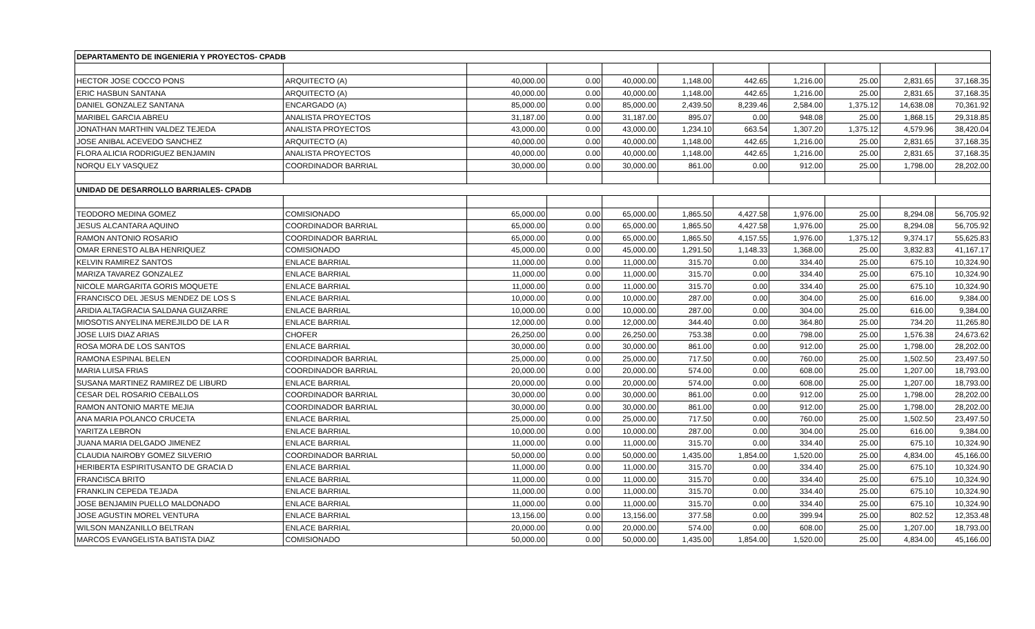| DEPARTAMENTO DE INGENIERIA Y PROYECTOS- CPADB | | | | | | | | | | |
| HECTOR JOSE COCCO PONS | ARQUITECTO (A) | 40,000.00 | 0.00 | 40,000.00 | 1,148.00 | 442.65 | 1,216.00 | 25.00 | 2,831.65 | 37,168.35 |
| ERIC HASBUN SANTANA | ARQUITECTO (A) | 40,000.00 | 0.00 | 40,000.00 | 1,148.00 | 442.65 | 1,216.00 | 25.00 | 2,831.65 | 37,168.35 |
| DANIEL GONZALEZ SANTANA | ENCARGADO (A) | 85,000.00 | 0.00 | 85,000.00 | 2,439.50 | 8,239.46 | 2,584.00 | 1,375.12 | 14,638.08 | 70,361.92 |
| MARIBEL GARCIA ABREU | ANALISTA PROYECTOS | 31,187.00 | 0.00 | 31,187.00 | 895.07 | 0.00 | 948.08 | 25.00 | 1,868.15 | 29,318.85 |
| JONATHAN MARTHIN VALDEZ TEJEDA | ANALISTA PROYECTOS | 43,000.00 | 0.00 | 43,000.00 | 1,234.10 | 663.54 | 1,307.20 | 1,375.12 | 4,579.96 | 38,420.04 |
| JOSE ANIBAL ACEVEDO SANCHEZ | ARQUITECTO (A) | 40,000.00 | 0.00 | 40,000.00 | 1,148.00 | 442.65 | 1,216.00 | 25.00 | 2,831.65 | 37,168.35 |
| FLORA ALICIA RODRIGUEZ BENJAMIN | ANALISTA PROYECTOS | 40,000.00 | 0.00 | 40,000.00 | 1,148.00 | 442.65 | 1,216.00 | 25.00 | 2,831.65 | 37,168.35 |
| NORQU ELY VASQUEZ | COORDINADOR BARRIAL | 30,000.00 | 0.00 | 30,000.00 | 861.00 | 0.00 | 912.00 | 25.00 | 1,798.00 | 28,202.00 |
| UNIDAD DE DESARROLLO BARRIALES- CPADB | | | | | | | | | | |
| TEODORO MEDINA GOMEZ | COMISIONADO | 65,000.00 | 0.00 | 65,000.00 | 1,865.50 | 4,427.58 | 1,976.00 | 25.00 | 8,294.08 | 56,705.92 |
| JESUS ALCANTARA AQUINO | COORDINADOR BARRIAL | 65,000.00 | 0.00 | 65,000.00 | 1,865.50 | 4,427.58 | 1,976.00 | 25.00 | 8,294.08 | 56,705.92 |
| RAMON ANTONIO ROSARIO | COORDINADOR BARRIAL | 65,000.00 | 0.00 | 65,000.00 | 1,865.50 | 4,157.55 | 1,976.00 | 1,375.12 | 9,374.17 | 55,625.83 |
| OMAR ERNESTO ALBA HENRIQUEZ | COMISIONADO | 45,000.00 | 0.00 | 45,000.00 | 1,291.50 | 1,148.33 | 1,368.00 | 25.00 | 3,832.83 | 41,167.17 |
| KELVIN RAMIREZ SANTOS | ENLACE BARRIAL | 11,000.00 | 0.00 | 11,000.00 | 315.70 | 0.00 | 334.40 | 25.00 | 675.10 | 10,324.90 |
| MARIZA TAVAREZ GONZALEZ | ENLACE BARRIAL | 11,000.00 | 0.00 | 11,000.00 | 315.70 | 0.00 | 334.40 | 25.00 | 675.10 | 10,324.90 |
| NICOLE MARGARITA GORIS MOQUETE | ENLACE BARRIAL | 11,000.00 | 0.00 | 11,000.00 | 315.70 | 0.00 | 334.40 | 25.00 | 675.10 | 10,324.90 |
| FRANCISCO DEL JESUS MENDEZ DE LOS S | ENLACE BARRIAL | 10,000.00 | 0.00 | 10,000.00 | 287.00 | 0.00 | 304.00 | 25.00 | 616.00 | 9,384.00 |
| ARIDIA ALTAGRACIA SALDANA GUIZARRE | ENLACE BARRIAL | 10,000.00 | 0.00 | 10,000.00 | 287.00 | 0.00 | 304.00 | 25.00 | 616.00 | 9,384.00 |
| MIOSOTIS ANYELINA MEREJILDO DE LA R | ENLACE BARRIAL | 12,000.00 | 0.00 | 12,000.00 | 344.40 | 0.00 | 364.80 | 25.00 | 734.20 | 11,265.80 |
| JOSE LUIS DIAZ ARIAS | CHOFER | 26,250.00 | 0.00 | 26,250.00 | 753.38 | 0.00 | 798.00 | 25.00 | 1,576.38 | 24,673.62 |
| ROSA MORA DE LOS SANTOS | ENLACE BARRIAL | 30,000.00 | 0.00 | 30,000.00 | 861.00 | 0.00 | 912.00 | 25.00 | 1,798.00 | 28,202.00 |
| RAMONA ESPINAL BELEN | COORDINADOR BARRIAL | 25,000.00 | 0.00 | 25,000.00 | 717.50 | 0.00 | 760.00 | 25.00 | 1,502.50 | 23,497.50 |
| MARIA LUISA FRIAS | COORDINADOR BARRIAL | 20,000.00 | 0.00 | 20,000.00 | 574.00 | 0.00 | 608.00 | 25.00 | 1,207.00 | 18,793.00 |
| SUSANA MARTINEZ RAMIREZ DE LIBURD | ENLACE BARRIAL | 20,000.00 | 0.00 | 20,000.00 | 574.00 | 0.00 | 608.00 | 25.00 | 1,207.00 | 18,793.00 |
| CESAR DEL ROSARIO CEBALLOS | COORDINADOR BARRIAL | 30,000.00 | 0.00 | 30,000.00 | 861.00 | 0.00 | 912.00 | 25.00 | 1,798.00 | 28,202.00 |
| RAMON ANTONIO MARTE MEJIA | COORDINADOR BARRIAL | 30,000.00 | 0.00 | 30,000.00 | 861.00 | 0.00 | 912.00 | 25.00 | 1,798.00 | 28,202.00 |
| ANA MARIA POLANCO CRUCETA | ENLACE BARRIAL | 25,000.00 | 0.00 | 25,000.00 | 717.50 | 0.00 | 760.00 | 25.00 | 1,502.50 | 23,497.50 |
| YARITZA LEBRON | ENLACE BARRIAL | 10,000.00 | 0.00 | 10,000.00 | 287.00 | 0.00 | 304.00 | 25.00 | 616.00 | 9,384.00 |
| JUANA MARIA DELGADO JIMENEZ | ENLACE BARRIAL | 11,000.00 | 0.00 | 11,000.00 | 315.70 | 0.00 | 334.40 | 25.00 | 675.10 | 10,324.90 |
| CLAUDIA NAIROBY GOMEZ SILVERIO | COORDINADOR BARRIAL | 50,000.00 | 0.00 | 50,000.00 | 1,435.00 | 1,854.00 | 1,520.00 | 25.00 | 4,834.00 | 45,166.00 |
| HERIBERTA ESPIRITUSANTO DE GRACIA D | ENLACE BARRIAL | 11,000.00 | 0.00 | 11,000.00 | 315.70 | 0.00 | 334.40 | 25.00 | 675.10 | 10,324.90 |
| FRANCISCA BRITO | ENLACE BARRIAL | 11,000.00 | 0.00 | 11,000.00 | 315.70 | 0.00 | 334.40 | 25.00 | 675.10 | 10,324.90 |
| FRANKLIN CEPEDA TEJADA | ENLACE BARRIAL | 11,000.00 | 0.00 | 11,000.00 | 315.70 | 0.00 | 334.40 | 25.00 | 675.10 | 10,324.90 |
| JOSE BENJAMIN PUELLO MALDONADO | ENLACE BARRIAL | 11,000.00 | 0.00 | 11,000.00 | 315.70 | 0.00 | 334.40 | 25.00 | 675.10 | 10,324.90 |
| JOSE AGUSTIN MOREL VENTURA | ENLACE BARRIAL | 13,156.00 | 0.00 | 13,156.00 | 377.58 | 0.00 | 399.94 | 25.00 | 802.52 | 12,353.48 |
| WILSON MANZANILLO BELTRAN | ENLACE BARRIAL | 20,000.00 | 0.00 | 20,000.00 | 574.00 | 0.00 | 608.00 | 25.00 | 1,207.00 | 18,793.00 |
| MARCOS EVANGELISTA BATISTA DIAZ | COMISIONADO | 50,000.00 | 0.00 | 50,000.00 | 1,435.00 | 1,854.00 | 1,520.00 | 25.00 | 4,834.00 | 45,166.00 |